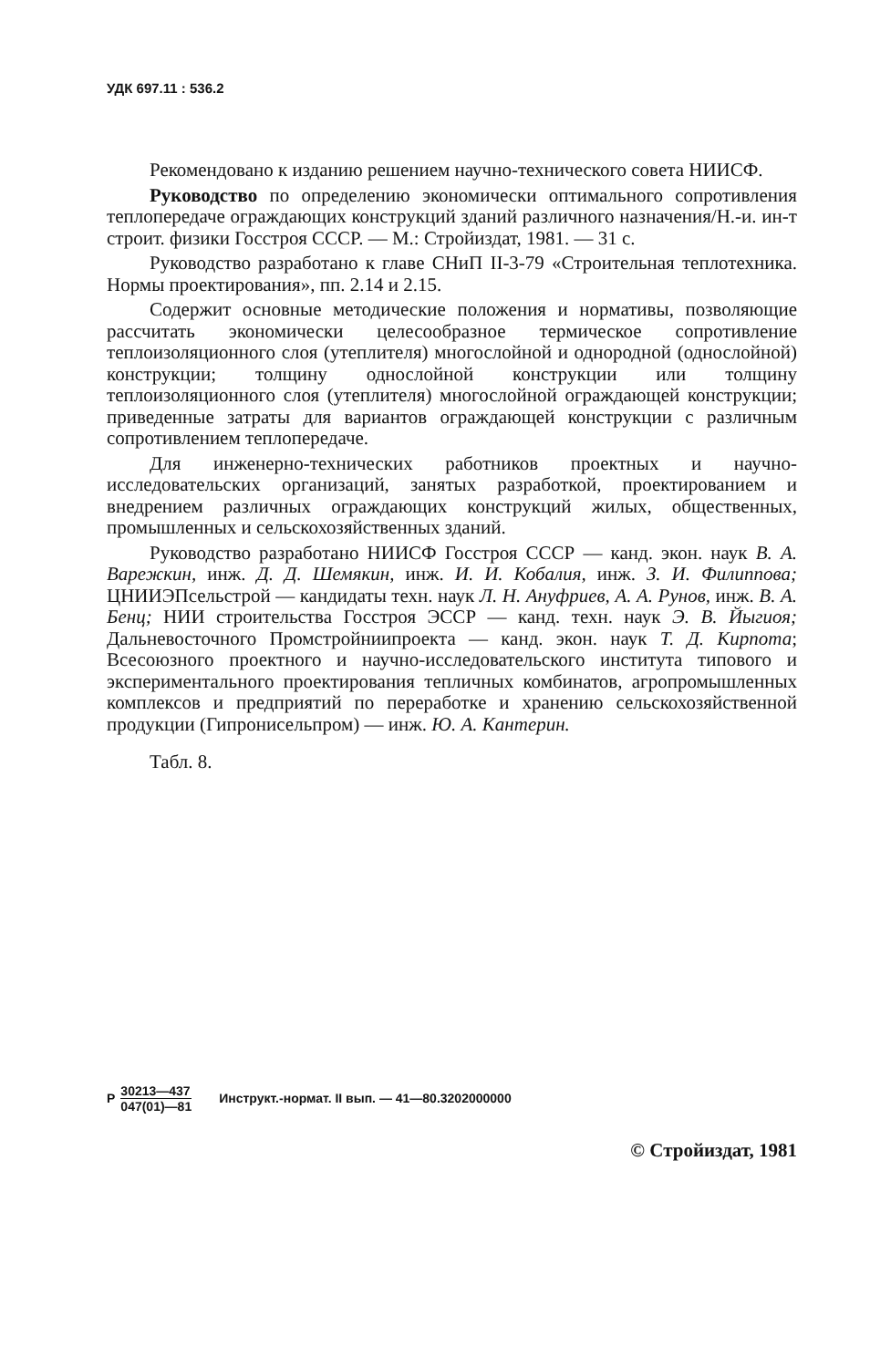УДК 697.11 : 536.2
Рекомендовано к изданию решением научно-технического совета НИИСФ.
Руководство по определению экономически оптимального сопротивления теплопередаче ограждающих конструкций зданий различного назначения/Н.-и. ин-т строит. физики Госстроя СССР. — М.: Стройиздат, 1981. — 31 с.
Руководство разработано к главе СНиП II-3-79 «Строительная теплотехника. Нормы проектирования», пп. 2.14 и 2.15.
Содержит основные методические положения и нормативы, позволяющие рассчитать экономически целесообразное термическое сопротивление теплоизоляционного слоя (утеплителя) многослойной и однородной (однослойной) конструкции; толщину однослойной конструкции или толщину теплоизоляционного слоя (утеплителя) многослойной ограждающей конструкции; приведенные затраты для вариантов ограждающей конструкции с различным сопротивлением теплопередаче.
Для инженерно-технических работников проектных и научно-исследовательских организаций, занятых разработкой, проектированием и внедрением различных ограждающих конструкций жилых, общественных, промышленных и сельскохозяйственных зданий.
Руководство разработано НИИСФ Госстроя СССР — канд. экон. наук В. А. Варежкин, инж. Д. Д. Шемякин, инж. И. И. Кобалия, инж. З. И. Филиппова; ЦНИИЭПсельстрой — кандидаты техн. наук Л. Н. Ануфриев, А. А. Рунов, инж. В. А. Бенц; НИИ строительства Госстроя ЭССР — канд. техн. наук Э. В. Йыгиоя; Дальневосточного Промстройниипроекта — канд. экон. наук Т. Д. Кирпота; Всесоюзного проектного и научно-исследовательского института типового и экспериментального проектирования тепличных комбинатов, агропромышленных комплексов и предприятий по переработке и хранению сельскохозяйственной продукции (Гипронисельпром) — инж. Ю. А. Кантерин.
Табл. 8.
Р 30213—437 047(01)—81 Инструкт.-нормат. II вып. — 41—80.3202000000
© Стройиздат, 1981